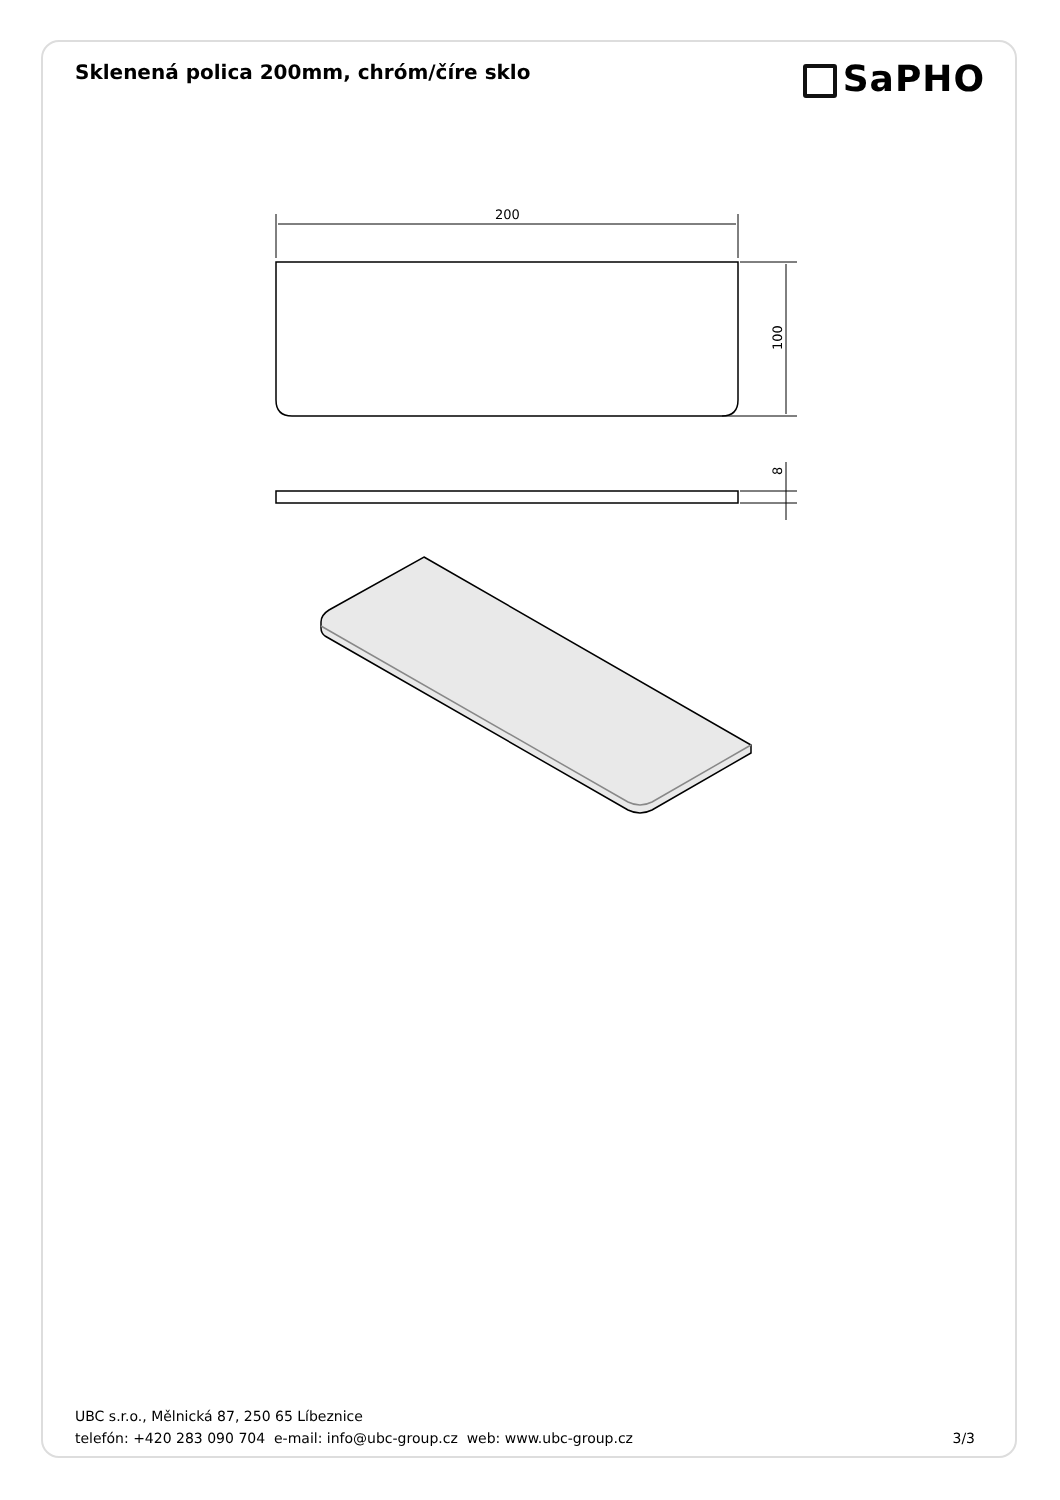Sklenená polica 200mm, chróm/číre sklo
SaPHO
200
100
8
UBC s.r.o., Mělnická 87, 250 65 Líbeznice
telefón: +420 283 090 704 e-mail: info@ubc-group.cz web: www.ubc-group.cz 3/3